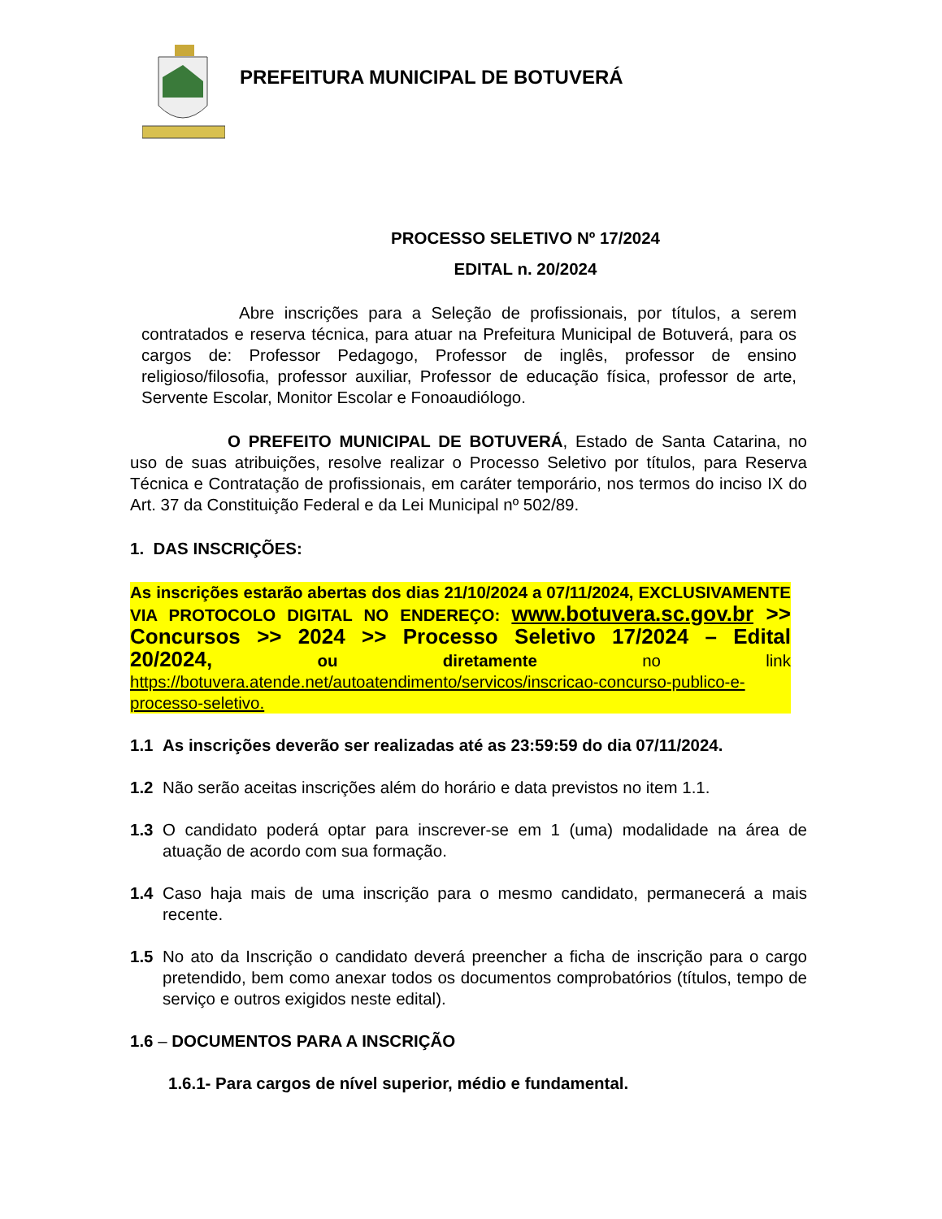PREFEITURA MUNICIPAL DE BOTUVERÁ
PROCESSO SELETIVO Nº 17/2024
EDITAL n. 20/2024
Abre inscrições para a Seleção de profissionais, por títulos, a serem contratados e reserva técnica, para atuar na Prefeitura Municipal de Botuverá, para os cargos de: Professor Pedagogo, Professor de inglês, professor de ensino religioso/filosofia, professor auxiliar, Professor de educação física, professor de arte, Servente Escolar, Monitor Escolar e Fonoaudiólogo.
O PREFEITO MUNICIPAL DE BOTUVERÁ, Estado de Santa Catarina, no uso de suas atribuições, resolve realizar o Processo Seletivo por títulos, para Reserva Técnica e Contratação de profissionais, em caráter temporário, nos termos do inciso IX do Art. 37 da Constituição Federal e da Lei Municipal nº 502/89.
1. DAS INSCRIÇÕES:
As inscrições estarão abertas dos dias 21/10/2024 a 07/11/2024, EXCLUSIVAMENTE VIA PROTOCOLO DIGITAL NO ENDEREÇO: www.botuvera.sc.gov.br >> Concursos >> 2024 >> Processo Seletivo 17/2024 – Edital 20/2024, ou diretamente no link https://botuvera.atende.net/autoatendimento/servicos/inscricao-concurso-publico-e-processo-seletivo.
1.1 As inscrições deverão ser realizadas até as 23:59:59 do dia 07/11/2024.
1.2 Não serão aceitas inscrições além do horário e data previstos no item 1.1.
1.3 O candidato poderá optar para inscrever-se em 1 (uma) modalidade na área de atuação de acordo com sua formação.
1.4 Caso haja mais de uma inscrição para o mesmo candidato, permanecerá a mais recente.
1.5 No ato da Inscrição o candidato deverá preencher a ficha de inscrição para o cargo pretendido, bem como anexar todos os documentos comprobatórios (títulos, tempo de serviço e outros exigidos neste edital).
1.6 – DOCUMENTOS PARA A INSCRIÇÃO
1.6.1- Para cargos de nível superior, médio e fundamental.